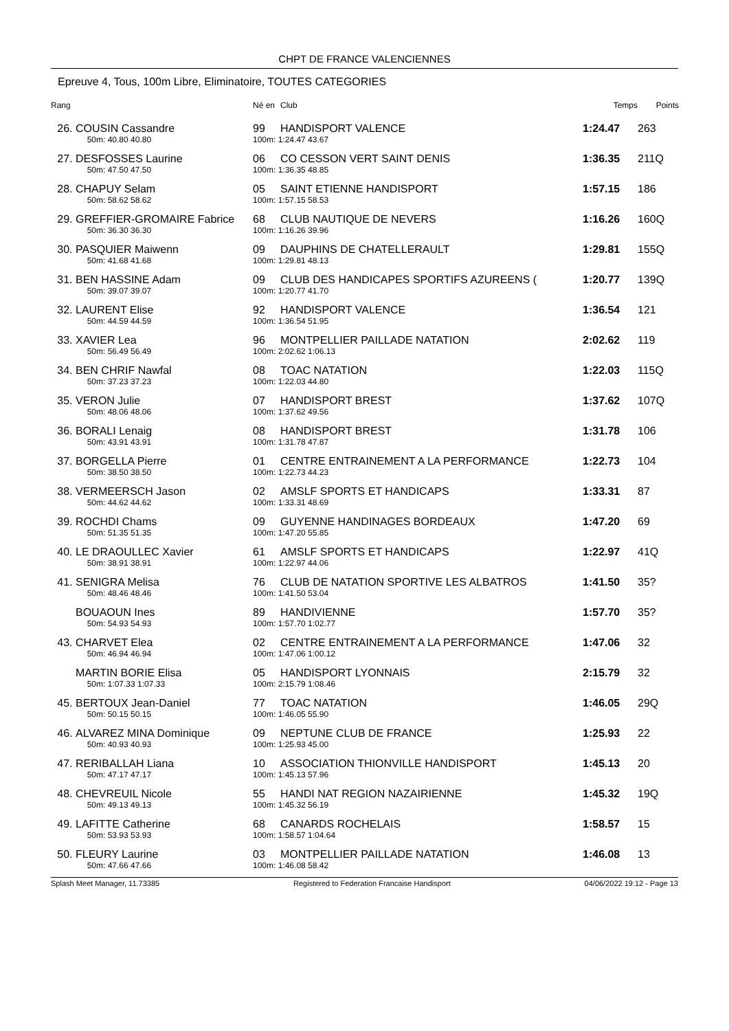CHPT DE FRANCE VALENCIENNES
Epreuve 4, Tous, 100m Libre, Eliminatoire, TOUTES CATEGORIES
| Rang | | Né en | Club | Temps | Points |
| --- | --- | --- | --- | --- | --- |
| 26. | COUSIN Cassandre | 99 | HANDISPORT VALENCE | 1:24.47 | 263 |
| | 50m: 40.80 40.80 | 100m: 1:24.47 43.67 | | | |
| 27. | DESFOSSES Laurine | 06 | CO CESSON VERT SAINT DENIS | 1:36.35 | 211Q |
| | 50m: 47.50 47.50 | 100m: 1:36.35 48.85 | | | |
| 28. | CHAPUY Selam | 05 | SAINT ETIENNE HANDISPORT | 1:57.15 | 186 |
| | 50m: 58.62 58.62 | 100m: 1:57.15 58.53 | | | |
| 29. | GREFFIER-GROMAIRE Fabrice | 68 | CLUB NAUTIQUE DE NEVERS | 1:16.26 | 160Q |
| | 50m: 36.30 36.30 | 100m: 1:16.26 39.96 | | | |
| 30. | PASQUIER Maiwenn | 09 | DAUPHINS DE CHATELLERAULT | 1:29.81 | 155Q |
| | 50m: 41.68 41.68 | 100m: 1:29.81 48.13 | | | |
| 31. | BEN HASSINE Adam | 09 | CLUB DES HANDICAPES SPORTIFS AZUREENS ( | 1:20.77 | 139Q |
| | 50m: 39.07 39.07 | 100m: 1:20.77 41.70 | | | |
| 32. | LAURENT Elise | 92 | HANDISPORT VALENCE | 1:36.54 | 121 |
| | 50m: 44.59 44.59 | 100m: 1:36.54 51.95 | | | |
| 33. | XAVIER Lea | 96 | MONTPELLIER PAILLADE NATATION | 2:02.62 | 119 |
| | 50m: 56.49 56.49 | 100m: 2:02.62 1:06.13 | | | |
| 34. | BEN CHRIF Nawfal | 08 | TOAC NATATION | 1:22.03 | 115Q |
| | 50m: 37.23 37.23 | 100m: 1:22.03 44.80 | | | |
| 35. | VERON Julie | 07 | HANDISPORT BREST | 1:37.62 | 107Q |
| | 50m: 48.06 48.06 | 100m: 1:37.62 49.56 | | | |
| 36. | BORALI Lenaig | 08 | HANDISPORT BREST | 1:31.78 | 106 |
| | 50m: 43.91 43.91 | 100m: 1:31.78 47.87 | | | |
| 37. | BORGELLA Pierre | 01 | CENTRE ENTRAINEMENT A LA PERFORMANCE | 1:22.73 | 104 |
| | 50m: 38.50 38.50 | 100m: 1:22.73 44.23 | | | |
| 38. | VERMEERSCH Jason | 02 | AMSLF SPORTS ET HANDICAPS | 1:33.31 | 87 |
| | 50m: 44.62 44.62 | 100m: 1:33.31 48.69 | | | |
| 39. | ROCHDI Chams | 09 | GUYENNE HANDINAGES BORDEAUX | 1:47.20 | 69 |
| | 50m: 51.35 51.35 | 100m: 1:47.20 55.85 | | | |
| 40. | LE DRAOULLEC Xavier | 61 | AMSLF SPORTS ET HANDICAPS | 1:22.97 | 41Q |
| | 50m: 38.91 38.91 | 100m: 1:22.97 44.06 | | | |
| 41. | SENIGRA Melisa | 76 | CLUB DE NATATION SPORTIVE LES ALBATROS | 1:41.50 | 35? |
| | 50m: 48.46 48.46 | 100m: 1:41.50 53.04 | | | |
| | BOUAOUN Ines | 89 | HANDIVIENNE | 1:57.70 | 35? |
| | 50m: 54.93 54.93 | 100m: 1:57.70 1:02.77 | | | |
| 43. | CHARVET Elea | 02 | CENTRE ENTRAINEMENT A LA PERFORMANCE | 1:47.06 | 32 |
| | 50m: 46.94 46.94 | 100m: 1:47.06 1:00.12 | | | |
| | MARTIN BORIE Elisa | 05 | HANDISPORT LYONNAIS | 2:15.79 | 32 |
| | 50m: 1:07.33 1:07.33 | 100m: 2:15.79 1:08.46 | | | |
| 45. | BERTOUX Jean-Daniel | 77 | TOAC NATATION | 1:46.05 | 29Q |
| | 50m: 50.15 50.15 | 100m: 1:46.05 55.90 | | | |
| 46. | ALVAREZ MINA Dominique | 09 | NEPTUNE CLUB DE FRANCE | 1:25.93 | 22 |
| | 50m: 40.93 40.93 | 100m: 1:25.93 45.00 | | | |
| 47. | RERIBALLAH Liana | 10 | ASSOCIATION THIONVILLE HANDISPORT | 1:45.13 | 20 |
| | 50m: 47.17 47.17 | 100m: 1:45.13 57.96 | | | |
| 48. | CHEVREUIL Nicole | 55 | HANDI NAT REGION NAZAIRIENNE | 1:45.32 | 19Q |
| | 50m: 49.13 49.13 | 100m: 1:45.32 56.19 | | | |
| 49. | LAFITTE Catherine | 68 | CANARDS ROCHELAIS | 1:58.57 | 15 |
| | 50m: 53.93 53.93 | 100m: 1:58.57 1:04.64 | | | |
| 50. | FLEURY Laurine | 03 | MONTPELLIER PAILLADE NATATION | 1:46.08 | 13 |
| | 50m: 47.66 47.66 | 100m: 1:46.08 58.42 | | | |
Splash Meet Manager, 11.73385 Registered to Federation Francaise Handisport 04/06/2022 19:12 - Page 13